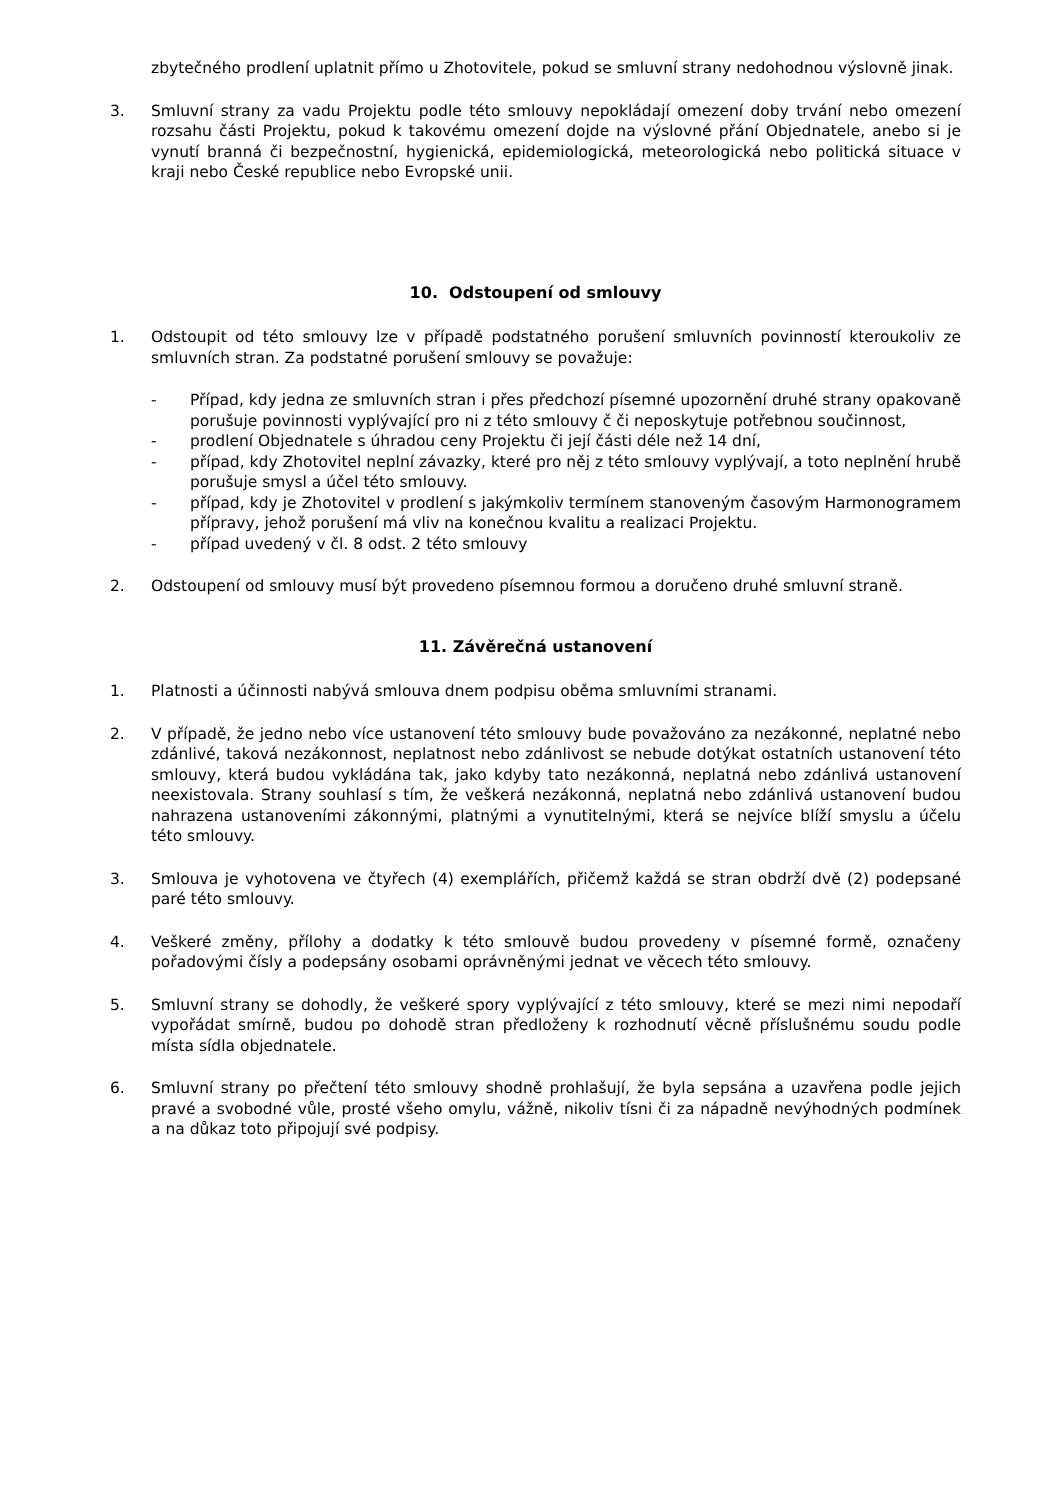zbytečného prodlení uplatnit přímo u Zhotovitele, pokud se smluvní strany nedohodnou výslovně jinak.
3. Smluvní strany za vadu Projektu podle této smlouvy nepokládají omezení doby trvání nebo omezení rozsahu části Projektu, pokud k takovému omezení dojde na výslovné přání Objednatele, anebo si je vynutí branná či bezpečnostní, hygienická, epidemiologická, meteorologická nebo politická situace v kraji nebo České republice nebo Evropské unii.
10. Odstoupení od smlouvy
1. Odstoupit od této smlouvy lze v případě podstatného porušení smluvních povinností kteroukoliv ze smluvních stran. Za podstatné porušení smlouvy se považuje:
- Případ, kdy jedna ze smluvních stran i přes předchozí písemné upozornění druhé strany opakovaně porušuje povinnosti vyplývající pro ni z této smlouvy č či neposkytuje potřebnou součinnost,
- prodlení Objednatele s úhradou ceny Projektu či její části déle než 14 dní,
- případ, kdy Zhotovitel neplní závazky, které pro něj z této smlouvy vyplývají, a toto neplnění hrubě porušuje smysl a účel této smlouvy.
- případ, kdy je Zhotovitel v prodlení s jakýmkoliv termínem stanoveným časovým Harmonogramem přípravy, jehož porušení má vliv na konečnou kvalitu a realizaci Projektu.
- případ uvedený v čl. 8 odst. 2 této smlouvy
2. Odstoupení od smlouvy musí být provedeno písemnou formou a doručeno druhé smluvní straně.
11. Závěrečná ustanovení
1. Platnosti a účinnosti nabývá smlouva dnem podpisu oběma smluvními stranami.
2. V případě, že jedno nebo více ustanovení této smlouvy bude považováno za nezákonné, neplatné nebo zdánlivé, taková nezákonnost, neplatnost nebo zdánlivost se nebude dotýkat ostatních ustanovení této smlouvy, která budou vykládána tak, jako kdyby tato nezákonná, neplatná nebo zdánlivá ustanovení neexistovala. Strany souhlasí s tím, že veškerá nezákonná, neplatná nebo zdánlivá ustanovení budou nahrazena ustanoveními zákonnými, platnými a vynutitelnými, která se nejvíce blíží smyslu a účelu této smlouvy.
3. Smlouva je vyhotovena ve čtyřech (4) exemplářích, přičemž každá se stran obdrží dvě (2) podepsané paré této smlouvy.
4. Veškeré změny, přílohy a dodatky k této smlouvě budou provedeny v písemné formě, označeny pořadovými čísly a podepsány osobami oprávněnými jednat ve věcech této smlouvy.
5. Smluvní strany se dohodly, že veškeré spory vyplývající z této smlouvy, které se mezi nimi nepodaří vypořádat smírně, budou po dohodě stran předloženy k rozhodnutí věcně příslušnému soudu podle místa sídla objednatele.
6. Smluvní strany po přečtení této smlouvy shodně prohlašují, že byla sepsána a uzavřena podle jejich pravé a svobodné vůle, prosté všeho omylu, vážně, nikoliv tísni či za nápadně nevýhodných podmínek a na důkaz toto připojují své podpisy.